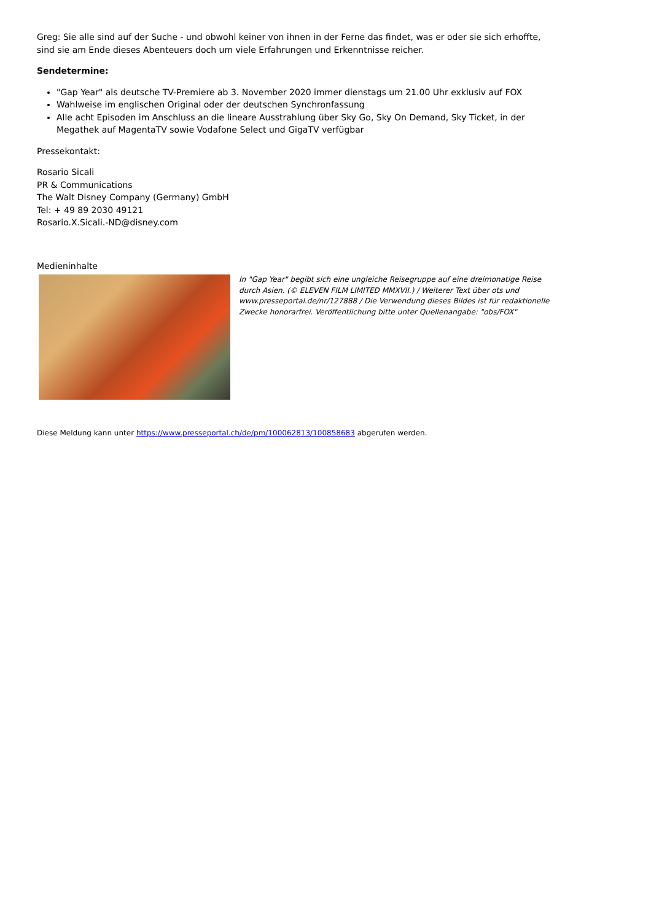Greg: Sie alle sind auf der Suche - und obwohl keiner von ihnen in der Ferne das findet, was er oder sie sich erhoffte, sind sie am Ende dieses Abenteuers doch um viele Erfahrungen und Erkenntnisse reicher.
Sendetermine:
"Gap Year" als deutsche TV-Premiere ab 3. November 2020 immer dienstags um 21.00 Uhr exklusiv auf FOX
Wahlweise im englischen Original oder der deutschen Synchronfassung
Alle acht Episoden im Anschluss an die lineare Ausstrahlung über Sky Go, Sky On Demand, Sky Ticket, in der Megathek auf MagentaTV sowie Vodafone Select und GigaTV verfügbar
Pressekontakt:
Rosario Sicali
PR & Communications
The Walt Disney Company (Germany) GmbH
Tel: + 49 89 2030 49121
Rosario.X.Sicali.-ND@disney.com
Medieninhalte
In "Gap Year" begibt sich eine ungleiche Reisegruppe auf eine dreimonatige Reise durch Asien. (© ELEVEN FILM LIMITED MMXVII.) / Weiterer Text über ots und www.presseportal.de/nr/127888 / Die Verwendung dieses Bildes ist für redaktionelle Zwecke honorarfrei. Veröffentlichung bitte unter Quellenangabe: "obs/FOX"
Diese Meldung kann unter https://www.presseportal.ch/de/pm/100062813/100858683 abgerufen werden.